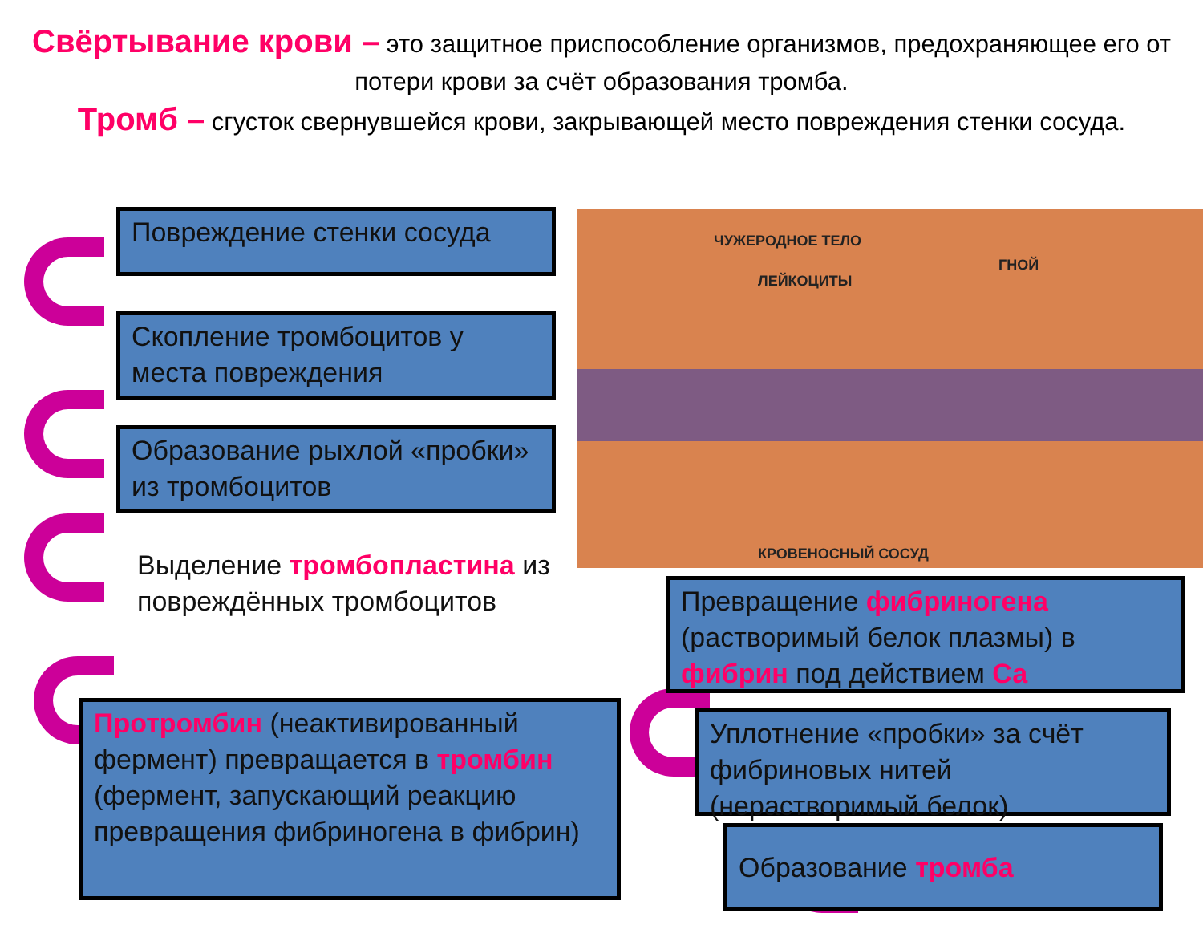Свёртывание крови – это защитное приспособление организмов, предохраняющее его от потери крови за счёт образования тромба.
Тромб – сгусток свернувшейся крови, закрывающей место повреждения стенки сосуда.
ЧУЖЕРОДНОЕ ТЕЛО
ГНОЙ
ЛЕЙКОЦИТЫ
КРОВЕНОСНЫЙ СОСУД
Повреждение стенки сосуда
Скопление тромбоцитов у места повреждения
Образование рыхлой «пробки» из тромбоцитов
Выделение тромбопластина из повреждённых тромбоцитов
Протромбин (неактивированный фермент) превращается в тромбин (фермент, запускающий реакцию превращения фибриногена в фибрин)
Превращение фибриногена (растворимый белок плазмы) в фибрин под действием Са
Уплотнение «пробки» за счёт фибриновых нитей (нерастворимый белок)
Образование тромба